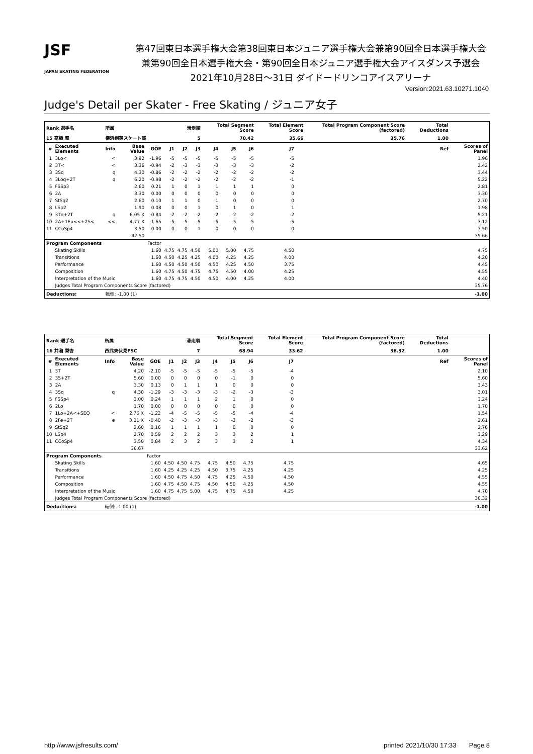JSF
JAPAN SKATING FEDERATION
第47回東日本選手権大会第38回東日本ジュニア選手権大会兼第90回全日本選手権大会
兼第90回全日本選手権大会・第90回全日本ジュニア選手権大会アイスダンス予選会
2021年10月28日～31日 ダイドードリンコアイスアリーナ
Version:2021.63.10271.1040
Judge's Detail per Skater - Free Skating / ジュニア女子
| Rank 選手名 | | 所属 | | | 滑走順 | | | Total Segment Score | | | Total Element Score | | Total Program Component Score (factored) | | Total Deductions | |
| --- | --- | --- | --- | --- | --- | --- | --- | --- | --- | --- | --- | --- | --- | --- | --- | --- |
| 15 高橋 舞 | | 横浜創英スケート部 | | | 5 | | | 70.42 | | | 35.66 | | 35.76 | | 1.00 | |
| # | Executed Elements | Info | Base Value | GOE | J1 | J2 | J3 | J4 | J5 | J6 | J7 | | | | Ref | Scores of Panel |
| 1 | 3Lo< | < | 3.92 | -1.96 | -5 | -5 | -5 | -5 | -5 | -5 | -5 | | | | | 1.96 |
| 2 | 3T< | < | 3.36 | -0.94 | -2 | -3 | -3 | -3 | -3 | -3 | -2 | | | | | 2.42 |
| 3 | 3Sq | q | 4.30 | -0.86 | -2 | -2 | -2 | -2 | -2 | -2 | -2 | | | | | 3.44 |
| 4 | 3Loq+2T | q | 6.20 | -0.98 | -2 | -2 | -2 | -2 | -2 | -2 | -1 | | | | | 5.22 |
| 5 | FSSp3 | | 2.60 | 0.21 | 1 | 0 | 1 | 1 | 1 | 1 | 0 | | | | | 2.81 |
| 6 | 2A | | 3.30 | 0.00 | 0 | 0 | 0 | 0 | 0 | 0 | 0 | | | | | 3.30 |
| 7 | StSq2 | | 2.60 | 0.10 | 1 | 1 | 0 | 1 | 0 | 0 | 0 | | | | | 2.70 |
| 8 | LSp2 | | 1.90 | 0.08 | 0 | 0 | 1 | 0 | 1 | 0 | 1 | | | | | 1.98 |
| 9 | 3Tq+2T | q | 6.05 X | -0.84 | -2 | -2 | -2 | -2 | -2 | -2 | -2 | | | | | 5.21 |
| 10 | 2A+1Eu<<+2S< | << | 4.77 X | -1.65 | -5 | -5 | -5 | -5 | -5 | -5 | -5 | | | | | 3.12 |
| 11 | CCoSp4 | | 3.50 | 0.00 | 0 | 0 | 1 | 0 | 0 | 0 | 0 | | | | | 3.50 |
| | | | 42.50 | | | | | | | | | | | | | 35.66 |
| Program Components | | | | Factor | | | | | | | | | | | | |
| | Skating Skills | | | 1.60 | 4.75 | 4.75 | 4.50 | 5.00 | 5.00 | 4.75 | 4.50 | | | | | 4.75 |
| | Transitions | | | 1.60 | 4.50 | 4.25 | 4.25 | 4.00 | 4.25 | 4.25 | 4.00 | | | | | 4.20 |
| | Performance | | | 1.60 | 4.50 | 4.50 | 4.50 | 4.50 | 4.25 | 4.50 | 3.75 | | | | | 4.45 |
| | Composition | | | 1.60 | 4.75 | 4.50 | 4.75 | 4.75 | 4.50 | 4.00 | 4.25 | | | | | 4.55 |
| | Interpretation of the Music | | | 1.60 | 4.75 | 4.75 | 4.50 | 4.50 | 4.00 | 4.25 | 4.00 | | | | | 4.40 |
| | Judges Total Program Components Score (factored) | | | | | | | | | | | | | | | 35.76 |
| Deductions: | | 転倒: -1.00 (1) | | | | | | | | | | | | | | -1.00 |
| Rank 選手名 | | 所属 | | | 滑走順 | | | Total Segment Score | | | Total Element Score | | Total Program Component Score (factored) | | Total Deductions | |
| --- | --- | --- | --- | --- | --- | --- | --- | --- | --- | --- | --- | --- | --- | --- | --- | --- |
| 16 井瀧 梨杏 | | 西武東伏見FSC | | | 7 | | | 68.94 | | | 33.62 | | 36.32 | | 1.00 | |
| # | Executed Elements | Info | Base Value | GOE | J1 | J2 | J3 | J4 | J5 | J6 | J7 | | | | Ref | Scores of Panel |
| 1 | 3T | | 4.20 | -2.10 | -5 | -5 | -5 | -5 | -5 | -5 | -4 | | | | | 2.10 |
| 2 | 3S+2T | | 5.60 | 0.00 | 0 | 0 | 0 | 0 | -1 | 0 | 0 | | | | | 5.60 |
| 3 | 2A | | 3.30 | 0.13 | 0 | 1 | 1 | 1 | 0 | 0 | 0 | | | | | 3.43 |
| 4 | 3Sq | q | 4.30 | -1.29 | -3 | -3 | -3 | -3 | -2 | -3 | -3 | | | | | 3.01 |
| 5 | FSSp4 | | 3.00 | 0.24 | 1 | 1 | 1 | 2 | 1 | 0 | 0 | | | | | 3.24 |
| 6 | 2Lo | | 1.70 | 0.00 | 0 | 0 | 0 | 0 | 0 | 0 | 0 | | | | | 1.70 |
| 7 | 1Lo+2A<+SEQ | < | 2.76 X | -1.22 | -4 | -5 | -5 | -5 | -5 | -4 | -4 | | | | | 1.54 |
| 8 | 2Fe+2T | e | 3.01 X | -0.40 | -2 | -3 | -3 | -3 | -3 | -2 | -3 | | | | | 2.61 |
| 9 | StSq2 | | 2.60 | 0.16 | 1 | 1 | 1 | 1 | 0 | 0 | 0 | | | | | 2.76 |
| 10 | LSp4 | | 2.70 | 0.59 | 2 | 2 | 2 | 3 | 3 | 2 | 1 | | | | | 3.29 |
| 11 | CCoSp4 | | 3.50 | 0.84 | 2 | 3 | 2 | 3 | 3 | 2 | 1 | | | | | 4.34 |
| | | | 36.67 | | | | | | | | | | | | | 33.62 |
| Program Components | | | | Factor | | | | | | | | | | | | |
| | Skating Skills | | | 1.60 | 4.50 | 4.50 | 4.75 | 4.75 | 4.50 | 4.75 | 4.75 | | | | | 4.65 |
| | Transitions | | | 1.60 | 4.25 | 4.25 | 4.25 | 4.50 | 3.75 | 4.25 | 4.25 | | | | | 4.25 |
| | Performance | | | 1.60 | 4.50 | 4.75 | 4.50 | 4.75 | 4.25 | 4.50 | 4.50 | | | | | 4.55 |
| | Composition | | | 1.60 | 4.75 | 4.50 | 4.75 | 4.50 | 4.50 | 4.25 | 4.50 | | | | | 4.55 |
| | Interpretation of the Music | | | 1.60 | 4.75 | 4.75 | 5.00 | 4.75 | 4.75 | 4.50 | 4.25 | | | | | 4.70 |
| | Judges Total Program Components Score (factored) | | | | | | | | | | | | | | | 36.32 |
| Deductions: | | 転倒: -1.00 (1) | | | | | | | | | | | | | | -1.00 |
http://www.jsfresults.com/ printed 2021/10/30 17:33 Page 8